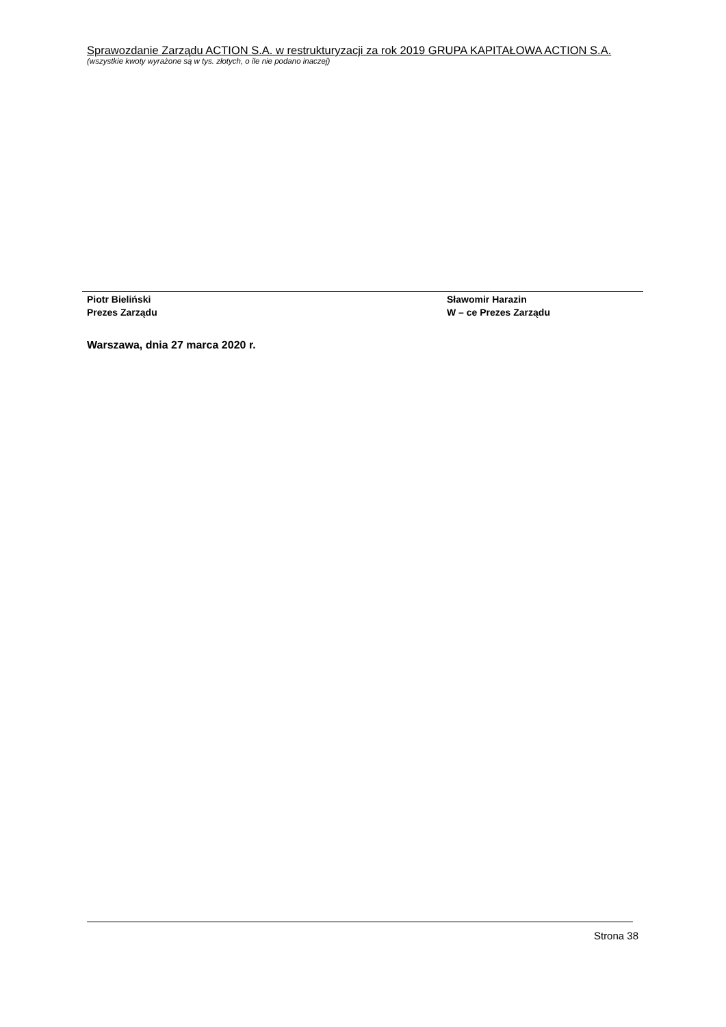Sprawozdanie Zarządu ACTION S.A. w restrukturyzacji za rok 2019 GRUPA KAPITAŁOWA ACTION S.A.
(wszystkie kwoty wyrażone są w tys. złotych, o ile nie podano inaczej)
Piotr Bieliński
Prezes Zarządu
Sławomir Harazin
W – ce Prezes Zarządu
Warszawa, dnia 27 marca 2020 r.
Strona 38